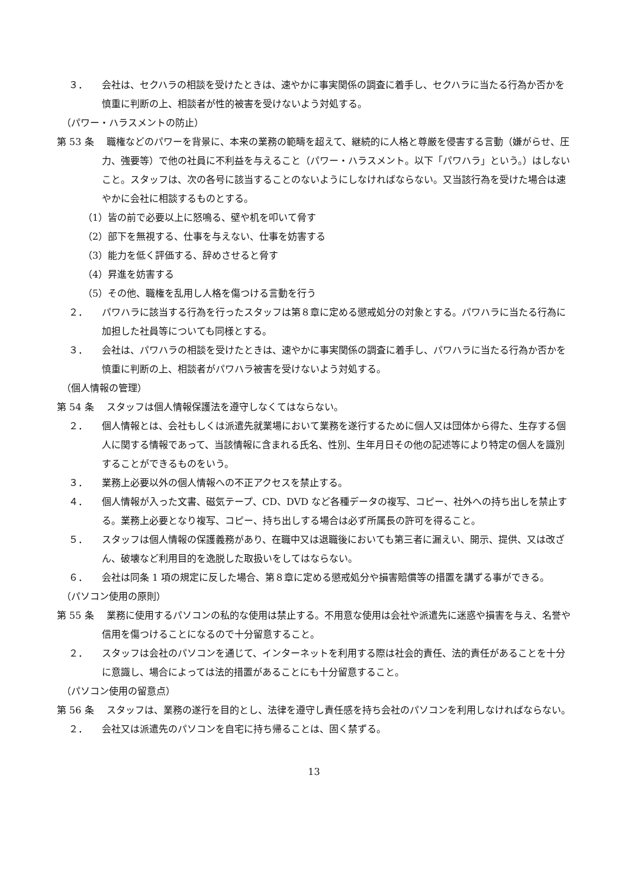３．　　会社は、セクハラの相談を受けたときは、速やかに事実関係の調査に着手し、セクハラに当たる行為か否かを慎重に判断の上、相談者が性的被害を受けないよう対処する。
（パワー・ハラスメントの防止）
第 53 条　 職権などのパワーを背景に、本来の業務の範疇を超えて、継続的に人格と尊厳を侵害する言動（嫌がらせ、圧力、強要等）で他の社員に不利益を与えること（パワー・ハラスメント。以下「パワハラ」という。）はしないこと。スタッフは、次の各号に該当することのないようにしなければならない。又当該行為を受けた場合は速やかに会社に相談するものとする。
（1）皆の前で必要以上に怒鳴る、壁や机を叩いて脅す
（2）部下を無視する、仕事を与えない、仕事を妨害する
（3）能力を低く評価する、辞めさせると脅す
（4）昇進を妨害する
（5）その他、職権を乱用し人格を傷つける言動を行う
２．　　パワハラに該当する行為を行ったスタッフは第８章に定める懲戒処分の対象とする。パワハラに当たる行為に加担した社員等についても同様とする。
３．　　会社は、パワハラの相談を受けたときは、速やかに事実関係の調査に着手し、パワハラに当たる行為か否かを慎重に判断の上、相談者がパワハラ被害を受けないよう対処する。
（個人情報の管理）
第 54 条　 スタッフは個人情報保護法を遵守しなくてはならない。
２．　　個人情報とは、会社もしくは派遣先就業場において業務を遂行するために個人又は団体から得た、生存する個人に関する情報であって、当該情報に含まれる氏名、性別、生年月日その他の記述等により特定の個人を識別することができるものをいう。
３．　　業務上必要以外の個人情報への不正アクセスを禁止する。
４．　　個人情報が入った文書、磁気テープ、CD、DVD など各種データの複写、コピー、社外への持ち出しを禁止する。業務上必要となり複写、コピー、持ち出しする場合は必ず所属長の許可を得ること。
５．　　スタッフは個人情報の保護義務があり、在職中又は退職後においても第三者に漏えい、開示、提供、又は改ざん、破壊など利用目的を逸脱した取扱いをしてはならない。
６．　　会社は同条 1 項の規定に反した場合、第８章に定める懲戒処分や損害賠償等の措置を講ずる事ができる。
（パソコン使用の原則）
第 55 条　 業務に使用するパソコンの私的な使用は禁止する。不用意な使用は会社や派遣先に迷惑や損害を与え、名誉や信用を傷つけることになるので十分留意すること。
２．　　スタッフは会社のパソコンを通じて、インターネットを利用する際は社会的責任、法的責任があることを十分に意識し、場合によっては法的措置があることにも十分留意すること。
（パソコン使用の留意点）
第 56 条　 スタッフは、業務の遂行を目的とし、法律を遵守し責任感を持ち会社のパソコンを利用しなければならない。
２．　　会社又は派遣先のパソコンを自宅に持ち帰ることは、固く禁ずる。
13